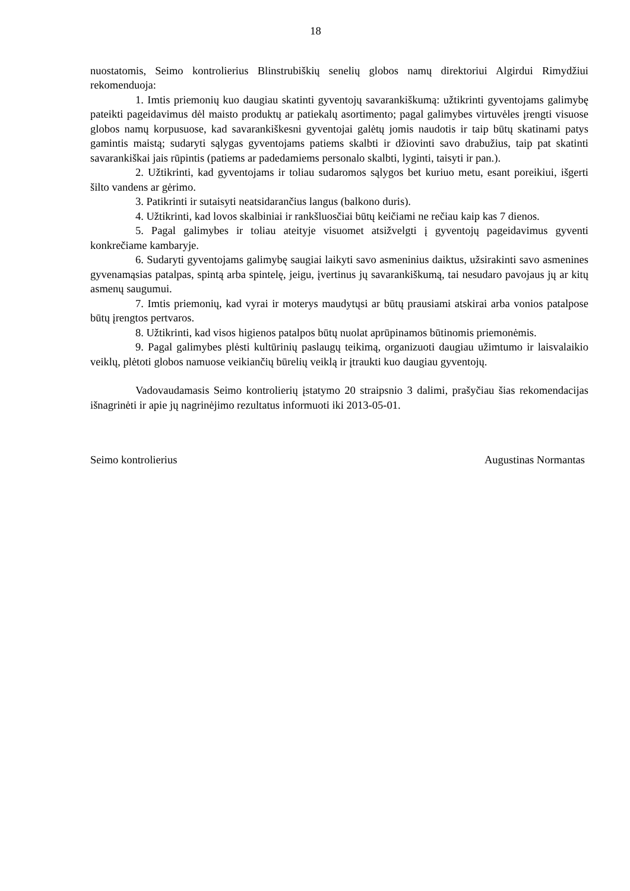18
nuostatomis, Seimo kontrolierius Blinstrubiškių senelių globos namų direktoriui Algirdui Rimydžiui rekomenduoja:
1. Imtis priemonių kuo daugiau skatinti gyventojų savarankiškumą: užtikrinti gyventojams galimybę pateikti pageidavimus dėl maisto produktų ar patiekalų asortimento; pagal galimybes virtuvėles įrengti visuose globos namų korpusuose, kad savarankiškesni gyventojai galėtų jomis naudotis ir taip būtų skatinami patys gamintis maistą; sudaryti sąlygas gyventojams patiems skalbti ir džiovinti savo drabužius, taip pat skatinti savarankiškai jais rūpintis (patiems ar padedamiems personalo skalbti, lyginti, taisyti ir pan.).
2. Užtikrinti, kad gyventojams ir toliau sudaromos sąlygos bet kuriuo metu, esant poreikiui, išgerti šilto vandens ar gėrimo.
3. Patikrinti ir sutaisyti neatsidarančius langus (balkono duris).
4. Užtikrinti, kad lovos skalbiniai ir rankšluosčiai būtų keičiami ne rečiau kaip kas 7 dienos.
5. Pagal galimybes ir toliau ateityje visuomet atsižvelgti į gyventojų pageidavimus gyventi konkrečiame kambaryje.
6. Sudaryti gyventojams galimybę saugiai laikyti savo asmeninius daiktus, užsirakinti savo asmenines gyvenamąsias patalpas, spintą arba spintelę, jeigu, įvertinus jų savarankiškumą, tai nesudaro pavojaus jų ar kitų asmenų saugumui.
7. Imtis priemonių, kad vyrai ir moterys maudytųsi ar būtų prausiami atskirai arba vonios patalpose būtų įrengtos pertvaros.
8. Užtikrinti, kad visos higienos patalpos būtų nuolat aprūpinamos būtinomis priemonėmis.
9. Pagal galimybes plėsti kultūrinių paslaugų teikimą, organizuoti daugiau užimtumo ir laisvalaikio veiklų, plėtoti globos namuose veikiančių būrelių veiklą ir įtraukti kuo daugiau gyventojų.
Vadovaudamasis Seimo kontrolierių įstatymo 20 straipsnio 3 dalimi, prašyčiau šias rekomendacijas išnagrinėti ir apie jų nagrinėjimo rezultatus informuoti iki 2013-05-01.
Seimo kontrolierius Augustinas Normantas